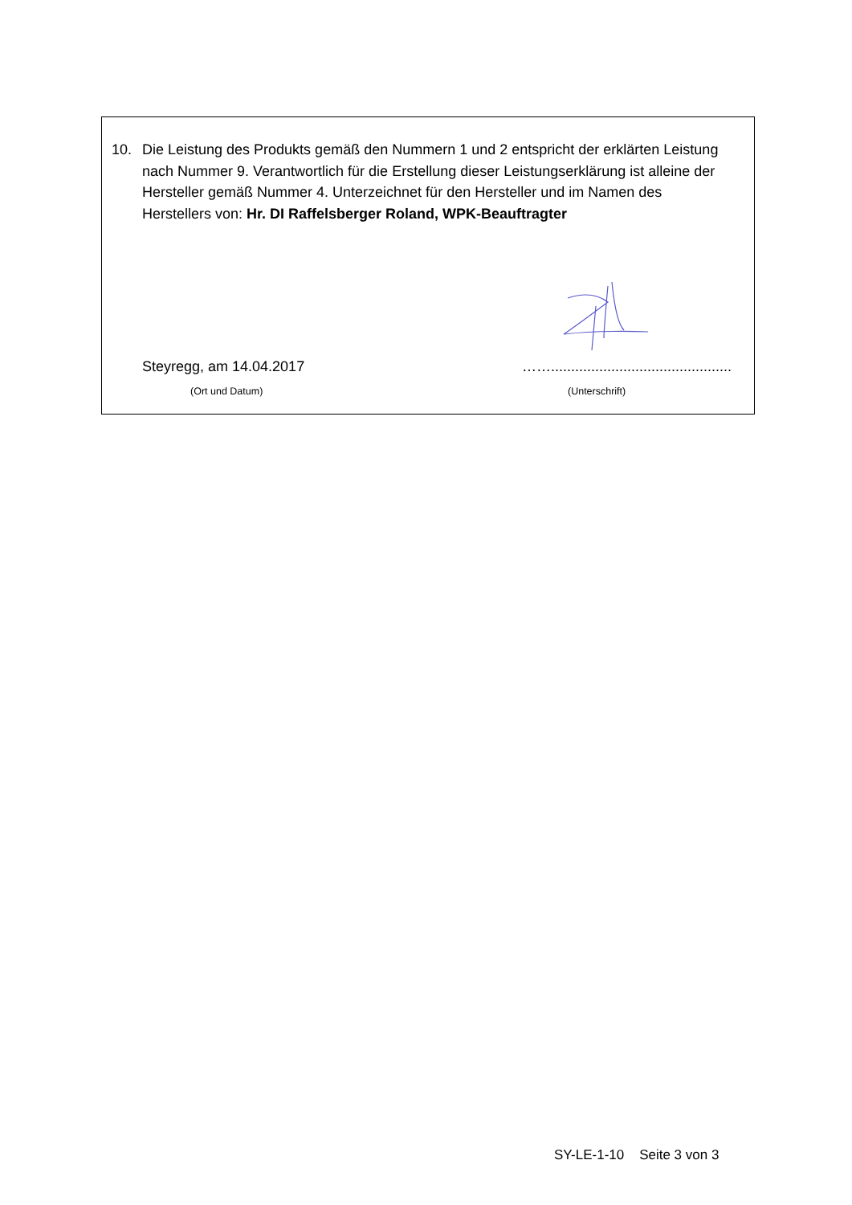10. Die Leistung des Produkts gemäß den Nummern 1 und 2 entspricht der erklärten Leistung nach Nummer 9. Verantwortlich für die Erstellung dieser Leistungserklärung ist alleine der Hersteller gemäß Nummer 4. Unterzeichnet für den Hersteller und im Namen des Herstellers von: Hr. DI Raffelsberger Roland, WPK-Beauftragter
Steyregg, am 14.04.2017 …….............................................
(Ort und Datum) (Unterschrift)
SY-LE-1-10 Seite 3 von 3